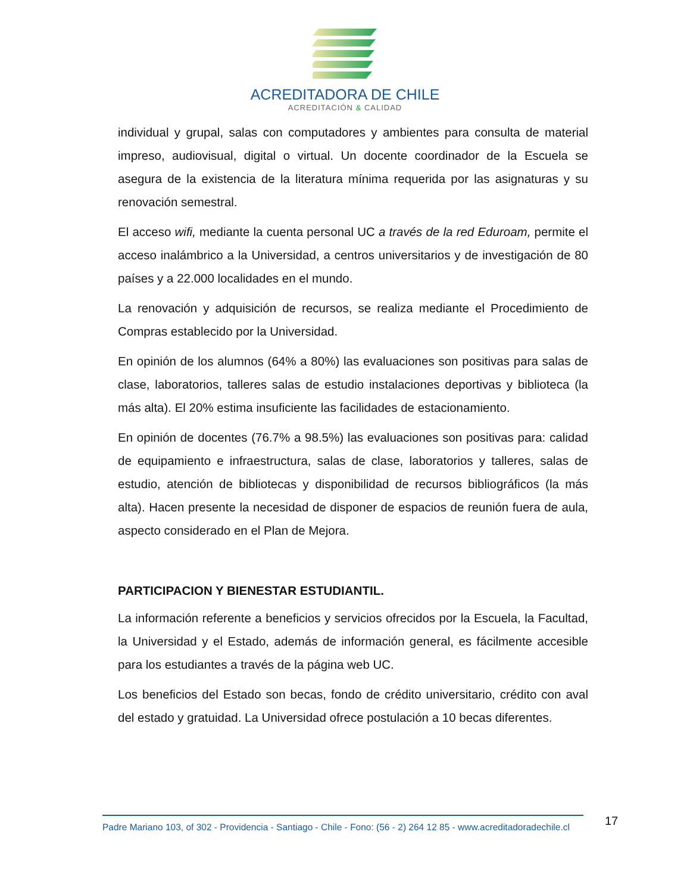ACREDITADORA DE CHILE
ACREDITACIÓN & CALIDAD
individual y grupal, salas con computadores y ambientes para consulta de material impreso, audiovisual, digital o virtual. Un docente coordinador de la Escuela se asegura de la existencia de la literatura mínima requerida por las asignaturas y su renovación semestral.
El acceso wifi, mediante la cuenta personal UC a través de la red Eduroam, permite el acceso inalámbrico a la Universidad, a centros universitarios y de investigación de 80 países y a 22.000 localidades en el mundo.
La renovación y adquisición de recursos, se realiza mediante el Procedimiento de Compras establecido por la Universidad.
En opinión de los alumnos (64% a 80%) las evaluaciones son positivas para salas de clase, laboratorios, talleres salas de estudio instalaciones deportivas y biblioteca (la más alta). El 20% estima insuficiente las facilidades de estacionamiento.
En opinión de docentes (76.7% a 98.5%) las evaluaciones son positivas para: calidad de equipamiento e infraestructura, salas de clase, laboratorios y talleres, salas de estudio, atención de bibliotecas y disponibilidad de recursos bibliográficos (la más alta). Hacen presente la necesidad de disponer de espacios de reunión fuera de aula, aspecto considerado en el Plan de Mejora.
PARTICIPACION Y BIENESTAR ESTUDIANTIL.
La información referente a beneficios y servicios ofrecidos por la Escuela, la Facultad, la Universidad y el Estado, además de información general, es fácilmente accesible para los estudiantes a través de la página web UC.
Los beneficios del Estado son becas, fondo de crédito universitario, crédito con aval del estado y gratuidad. La Universidad ofrece postulación a 10 becas diferentes.
Padre Mariano 103, of 302 - Providencia - Santiago - Chile - Fono: (56 - 2) 264 12 85 - www.acreditadoradechile.cl 17